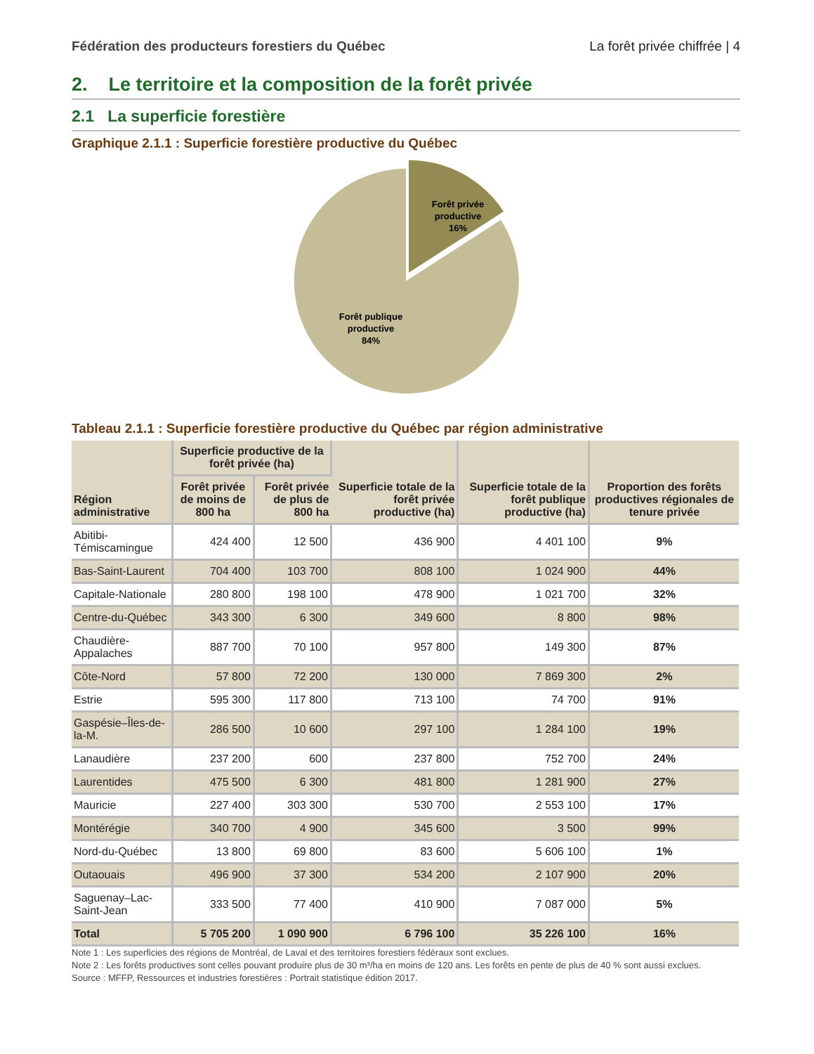Fédération des producteurs forestiers du Québec La forêt privée chiffrée | 4
2. Le territoire et la composition de la forêt privée
2.1 La superficie forestière
Graphique 2.1.1 : Superficie forestière productive du Québec
Forêt privée
productive
16%
Forêt publique
productive
84%
Tableau 2.1.1 : Superficie forestière productive du Québec par région administrative
| Région administrative | Superficie productive de la forêt privée (ha) | | Superficie totale de la forêt privée productive (ha) | Superficie totale de la forêt publique productive (ha) | Proportion des forêts productives régionales de tenure privée |
| --- | --- | --- | --- | --- | --- |
| | Forêt privée de moins de 800 ha | Forêt privée de plus de 800 ha | | | |
| Abitibi-Témiscamingue | 424 400 | 12 500 | 436 900 | 4 401 100 | 9% |
| Bas-Saint-Laurent | 704 400 | 103 700 | 808 100 | 1 024 900 | 44% |
| Capitale-Nationale | 280 800 | 198 100 | 478 900 | 1 021 700 | 32% |
| Centre-du-Québec | 343 300 | 6 300 | 349 600 | 8 800 | 98% |
| Chaudière-Appalaches | 887 700 | 70 100 | 957 800 | 149 300 | 87% |
| Côte-Nord | 57 800 | 72 200 | 130 000 | 7 869 300 | 2% |
| Estrie | 595 300 | 117 800 | 713 100 | 74 700 | 91% |
| Gaspésie–Îles-de-la-M. | 286 500 | 10 600 | 297 100 | 1 284 100 | 19% |
| Lanaudière | 237 200 | 600 | 237 800 | 752 700 | 24% |
| Laurentides | 475 500 | 6 300 | 481 800 | 1 281 900 | 27% |
| Mauricie | 227 400 | 303 300 | 530 700 | 2 553 100 | 17% |
| Montérégie | 340 700 | 4 900 | 345 600 | 3 500 | 99% |
| Nord-du-Québec | 13 800 | 69 800 | 83 600 | 5 606 100 | 1% |
| Outaouais | 496 900 | 37 300 | 534 200 | 2 107 900 | 20% |
| Saguenay–Lac-Saint-Jean | 333 500 | 77 400 | 410 900 | 7 087 000 | 5% |
| Total | 5 705 200 | 1 090 900 | 6 796 100 | 35 226 100 | 16% |
Note 1 : Les superficies des régions de Montréal, de Laval et des territoires forestiers fédéraux sont exclues.
Note 2 : Les forêts productives sont celles pouvant produire plus de 30 m³/ha en moins de 120 ans. Les forêts en pente de plus de 40 % sont aussi exclues.
Source : MFFP, Ressources et industries forestières : Portrait statistique édition 2017.